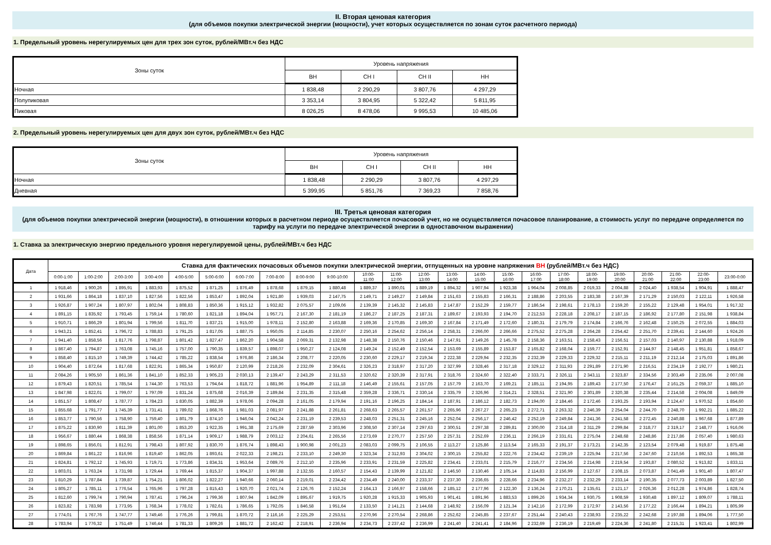II. Вторая ценовая категория
(для объемов покупки электрической энергии (мощности), учет которых осуществляется по зонам суток расчетного периода)
1. Предельный уровень нерегулируемых цен для трех зон суток, рублей/МВт.ч без НДС
| Зоны суток | Уровень напряжения | | | |
| --- | --- | --- | --- | --- |
| | ВН | СН I | СН II | НН |
| Ночная | 1 838,48 | 2 290,29 | 3 807,76 | 4 297,29 |
| Полупиковая | 3 353,14 | 3 804,95 | 5 322,42 | 5 811,95 |
| Пиковая | 8 026,25 | 8 478,06 | 9 995,53 | 10 485,06 |
2. Предельный уровень нерегулируемых цен для двух зон суток, рублей/МВт.ч без НДС
| Зоны суток | Уровень напряжения | | | |
| --- | --- | --- | --- | --- |
| | ВН | СН I | СН II | НН |
| Ночная | 1 838,48 | 2 290,29 | 3 807,76 | 4 297,29 |
| Дневная | 5 399,95 | 5 851,76 | 7 369,23 | 7 858,76 |
III. Третья ценовая категория
(для объемов покупки электрической энергии (мощности), в отношении которых в расчетном периоде осуществляется почасовой учет, но не осуществляется почасовое планирование, а стоимость услуг по передаче определяется по тарифу на услуги по передаче электрической энергии в одноставочном выражении)
1. Ставка за электрическую энергию предельного уровня нерегулируемой цены, рублей/МВт.ч без НДС
| Дата | Ставка для фактических почасовых объемов покупки электрической энергии, отпущенных на уровне напряжения ВН (рублей/МВт.ч без НДС) | | | | | | | | | | | | | | | | | | | | | | | |
| --- | --- | --- | --- | --- | --- | --- | --- | --- | --- | --- | --- | --- | --- | --- | --- | --- | --- | --- | --- | --- | --- | --- | --- | --- |
| | 0:00-1:00 | 1:00-2:00 | 2:00-3:00 | 3:00-4:00 | 4:00-5:00 | 5:00-6:00 | 6:00-7:00 | 7:00-8:00 | 8:00-9:00 | 9:00-10:00 | 10:00- 11:00 | 11:00- 12:00 | 12:00- 13:00 | 13:00- 14:00 | 14:00- 15:00 | 15:00- 16:00 | 16:00- 17:00 | 17:00- 18:00 | 18:00- 19:00 | 19:00- 20:00 | 20:00- 21:00 | 21:00- 22:00 | 22:00- 23:00 | 23:00-0:00 |
| 1 | 1 918,46 | 1 900,26 | 1 895,91 | 1 883,93 | 1 875,52 | 1 871,25 | 1 876,49 | 1 878,68 | 1 879,15 | 1 880,48 | 1 889,37 | 1 890,01 | 1 889,19 | 1 894,32 | 1 907,94 | 1 923,38 | 1 964,04 | 2 008,85 | 2 019,33 | 2 004,88 | 2 024,40 | 1 938,54 | 1 904,91 | 1 888,47 |
| 2 | 1 931,66 | 1 864,18 | 1 837,10 | 1 827,56 | 1 822,56 | 1 853,47 | 1 892,04 | 1 921,80 | 1 939,03 | 2 147,75 | 2 149,71 | 2 149,27 | 2 149,84 | 2 151,63 | 2 155,83 | 2 166,31 | 2 188,86 | 2 203,55 | 2 183,38 | 2 167,39 | 2 171,29 | 2 150,03 | 2 122,11 | 1 926,58 |
| 3 | 1 926,87 | 1 907,24 | 1 807,97 | 1 802,04 | 1 808,83 | 1 850,36 | 1 915,12 | 1 932,82 | 2 075,57 | 2 109,06 | 2 139,39 | 2 145,32 | 2 145,83 | 2 147,87 | 2 152,29 | 2 159,77 | 2 186,54 | 2 198,61 | 2 178,13 | 2 159,20 | 2 155,22 | 2 129,48 | 1 954,01 | 1 917,32 |
| 4 | 1 891,15 | 1 835,92 | 1 793,45 | 1 759,14 | 1 780,60 | 1 821,18 | 1 894,04 | 1 957,71 | 2 167,30 | 2 181,19 | 2 186,27 | 2 187,25 | 2 187,31 | 2 189,67 | 2 193,93 | 2 194,70 | 2 212,53 | 2 228,18 | 2 208,17 | 2 187,15 | 2 186,92 | 2 177,80 | 2 151,98 | 1 938,84 |
| 5 | 1 910,71 | 1 866,29 | 1 801,94 | 1 799,56 | 1 811,70 | 1 837,21 | 1 915,00 | 1 978,11 | 2 152,80 | 2 163,88 | 2 169,36 | 2 170,85 | 2 169,30 | 2 167,84 | 2 171,49 | 2 172,60 | 2 180,31 | 2 179,79 | 2 174,84 | 2 166,76 | 2 162,48 | 2 150,25 | 2 072,55 | 1 884,03 |
| 6 | 1 943,21 | 1 852,41 | 1 796,72 | 1 788,83 | 1 791,25 | 1 817,05 | 1 887,75 | 1 950,05 | 2 114,85 | 2 230,07 | 2 250,16 | 2 254,62 | 2 256,14 | 2 258,31 | 2 266,00 | 2 266,66 | 2 275,52 | 2 275,28 | 2 264,28 | 2 254,42 | 2 251,70 | 2 239,41 | 2 144,60 | 1 924,26 |
| 7 | 1 941,40 | 1 858,56 | 1 817,76 | 1 798,87 | 1 801,42 | 1 827,47 | 1 862,20 | 1 904,58 | 2 069,31 | 2 132,98 | 2 148,38 | 2 150,76 | 2 150,46 | 2 147,91 | 2 149,26 | 2 145,78 | 2 158,36 | 2 163,51 | 2 158,43 | 2 156,51 | 2 157,03 | 2 140,97 | 2 130,88 | 1 918,09 |
| 8 | 1 867,40 | 1 794,87 | 1 763,08 | 1 745,16 | 1 757,00 | 1 790,35 | 1 839,57 | 1 898,07 | 1 950,27 | 2 124,08 | 2 149,24 | 2 152,49 | 2 152,54 | 2 153,69 | 2 155,89 | 2 153,87 | 2 165,82 | 2 168,04 | 2 159,77 | 2 152,91 | 2 144,97 | 2 148,45 | 1 951,81 | 1 858,67 |
| 9 | 1 858,40 | 1 815,10 | 1 749,39 | 1 744,42 | 1 785,22 | 1 838,54 | 1 976,86 | 2 186,34 | 2 208,77 | 2 220,05 | 2 230,60 | 2 229,17 | 2 219,34 | 2 222,38 | 2 229,94 | 2 232,35 | 2 232,39 | 2 229,33 | 2 229,32 | 2 215,11 | 2 211,19 | 2 212,14 | 2 175,03 | 1 891,86 |
| 10 | 1 904,40 | 1 872,64 | 1 817,68 | 1 822,91 | 1 865,34 | 1 950,87 | 2 120,99 | 2 218,26 | 2 232,09 | 2 304,61 | 2 326,23 | 2 318,97 | 2 317,20 | 2 327,99 | 2 328,46 | 2 317,18 | 2 329,12 | 2 311,93 | 2 291,89 | 2 271,90 | 2 216,51 | 2 234,19 | 2 192,77 | 1 980,21 |
| 11 | 2 084,26 | 1 905,50 | 1 861,36 | 1 841,10 | 1 852,33 | 1 905,23 | 2 030,13 | 2 139,47 | 2 243,29 | 2 311,53 | 2 320,62 | 2 320,39 | 2 317,91 | 2 318,76 | 2 324,60 | 2 322,40 | 2 333,71 | 2 326,11 | 2 343,11 | 2 323,87 | 2 334,56 | 2 303,49 | 2 235,06 | 2 007,08 |
| 12 | 1 879,43 | 1 820,51 | 1 785,54 | 1 744,30 | 1 763,53 | 1 794,64 | 1 818,72 | 1 881,96 | 1 954,89 | 2 111,18 | 2 146,49 | 2 155,61 | 2 157,05 | 2 157,79 | 2 163,70 | 2 169,21 | 2 185,11 | 2 194,95 | 2 189,43 | 2 177,50 | 2 176,47 | 2 161,25 | 2 059,37 | 1 885,10 |
| 13 | 1 847,98 | 1 822,01 | 1 799,07 | 1 797,09 | 1 831,24 | 1 875,68 | 2 016,39 | 2 189,84 | 2 231,35 | 2 315,48 | 2 359,28 | 2 336,71 | 2 330,14 | 2 335,79 | 2 326,96 | 2 314,21 | 2 328,51 | 2 321,90 | 2 301,89 | 2 320,38 | 2 235,44 | 2 214,58 | 2 004,08 | 1 849,09 |
| 14 | 1 851,57 | 1 808,47 | 1 787,77 | 1 784,23 | 1 830,05 | 1 882,39 | 1 978,06 | 2 094,28 | 2 161,05 | 2 179,94 | 2 191,16 | 2 196,25 | 2 184,14 | 2 187,91 | 2 186,12 | 2 182,73 | 2 194,00 | 2 184,46 | 2 172,46 | 2 193,25 | 2 193,94 | 2 124,47 | 1 970,52 | 1 854,60 |
| 15 | 1 855,68 | 1 791,77 | 1 745,39 | 1 731,41 | 1 789,02 | 1 868,76 | 1 981,03 | 2 081,97 | 2 241,88 | 2 261,81 | 2 268,63 | 2 265,57 | 2 261,57 | 2 265,96 | 2 267,27 | 2 265,23 | 2 272,71 | 2 263,32 | 2 246,39 | 2 254,04 | 2 244,70 | 2 248,70 | 1 992,21 | 1 885,22 |
| 16 | 1 853,77 | 1 790,56 | 1 758,90 | 1 759,40 | 1 801,79 | 1 874,10 | 1 946,04 | 2 042,24 | 2 231,19 | 2 239,53 | 2 248,03 | 2 251,31 | 2 245,16 | 2 252,04 | 2 256,17 | 2 246,42 | 2 252,19 | 2 249,84 | 2 241,36 | 2 241,58 | 2 272,45 | 2 240,88 | 1 967,68 | 1 877,89 |
| 17 | 1 875,22 | 1 830,90 | 1 811,39 | 1 801,00 | 1 853,20 | 1 922,35 | 1 991,38 | 2 175,69 | 2 287,59 | 2 303,96 | 2 308,50 | 2 307,14 | 2 297,63 | 2 300,51 | 2 297,38 | 2 289,81 | 2 300,00 | 2 314,18 | 2 311,29 | 2 299,84 | 2 318,77 | 2 319,17 | 2 148,77 | 1 916,06 |
| 18 | 1 956,67 | 1 880,44 | 1 868,38 | 1 858,56 | 1 871,14 | 1 909,17 | 1 988,79 | 2 003,12 | 2 204,61 | 2 265,56 | 2 273,69 | 2 270,77 | 2 257,50 | 2 257,31 | 2 252,69 | 2 236,11 | 2 266,19 | 2 331,61 | 2 275,04 | 2 248,68 | 2 248,86 | 2 217,86 | 2 057,40 | 1 980,63 |
| 19 | 1 898,65 | 1 856,01 | 1 812,91 | 1 798,43 | 1 807,92 | 1 830,70 | 1 876,74 | 1 898,43 | 1 900,98 | 2 001,23 | 2 083,03 | 2 099,75 | 2 106,55 | 2 113,27 | 2 125,86 | 2 113,54 | 2 165,33 | 2 191,37 | 2 173,21 | 2 142,35 | 2 123,54 | 2 079,48 | 1 919,87 | 1 875,48 |
| 20 | 1 869,84 | 1 861,22 | 1 816,96 | 1 819,40 | 1 862,05 | 1 893,61 | 2 022,33 | 2 198,21 | 2 233,10 | 2 249,30 | 2 323,34 | 2 312,93 | 2 304,02 | 2 300,15 | 2 255,82 | 2 222,76 | 2 234,42 | 2 239,19 | 2 225,94 | 2 217,56 | 2 247,60 | 2 210,56 | 1 892,53 | 1 865,38 |
| 21 | 1 824,81 | 1 792,12 | 1 745,93 | 1 719,71 | 1 773,86 | 1 834,31 | 1 953,64 | 2 089,76 | 2 212,10 | 2 235,96 | 2 233,91 | 2 231,59 | 2 225,82 | 2 234,41 | 2 233,01 | 2 215,79 | 2 216,77 | 2 234,56 | 2 214,98 | 2 219,54 | 2 193,87 | 2 080,52 | 1 913,82 | 1 833,11 |
| 22 | 1 803,01 | 1 763,24 | 1 731,98 | 1 729,44 | 1 769,44 | 1 815,37 | 1 904,37 | 1 997,88 | 2 132,55 | 2 160,57 | 2 154,43 | 2 139,99 | 2 121,82 | 2 146,50 | 2 130,46 | 2 105,14 | 2 114,83 | 2 156,99 | 2 127,67 | 2 108,15 | 2 073,87 | 2 041,49 | 1 901,40 | 1 807,47 |
| 23 | 1 810,29 | 1 787,84 | 1 739,87 | 1 754,21 | 1 806,02 | 1 822,27 | 1 940,66 | 2 060,14 | 2 219,01 | 2 234,42 | 2 234,49 | 2 240,00 | 2 233,37 | 2 237,30 | 2 236,65 | 2 228,66 | 2 234,96 | 2 232,27 | 2 232,29 | 2 233,14 | 2 190,35 | 2 077,73 | 2 003,89 | 1 827,50 |
| 24 | 1 805,27 | 1 785,11 | 1 776,54 | 1 765,96 | 1 797,28 | 1 815,43 | 1 920,70 | 2 021,74 | 2 126,76 | 2 152,24 | 2 164,13 | 2 166,97 | 2 158,66 | 2 185,12 | 2 177,96 | 2 122,30 | 2 136,24 | 2 170,21 | 2 135,61 | 2 121,17 | 2 026,36 | 2 012,28 | 1 974,86 | 1 828,74 |
| 25 | 1 812,60 | 1 799,74 | 1 790,94 | 1 787,41 | 1 796,24 | 1 799,36 | 1 807,94 | 1 842,09 | 1 895,67 | 1 919,75 | 1 920,28 | 1 915,33 | 1 905,93 | 1 901,41 | 1 891,96 | 1 883,53 | 1 899,26 | 1 934,34 | 1 930,75 | 1 908,59 | 1 930,48 | 1 897,12 | 1 809,07 | 1 788,11 |
| 26 | 1 823,82 | 1 783,98 | 1 773,95 | 1 768,34 | 1 778,02 | 1 782,61 | 1 786,65 | 1 792,05 | 1 846,58 | 1 951,64 | 2 133,50 | 2 141,21 | 2 144,68 | 2 148,92 | 2 156,09 | 2 121,34 | 2 142,16 | 2 172,99 | 2 172,97 | 2 143,56 | 2 177,22 | 2 166,44 | 1 894,21 | 1 805,99 |
| 27 | 1 774,01 | 1 767,76 | 1 747,77 | 1 749,46 | 1 776,26 | 1 799,81 | 1 870,72 | 2 116,16 | 2 225,29 | 2 253,51 | 2 270,96 | 2 270,54 | 2 268,86 | 2 252,62 | 2 245,85 | 2 237,67 | 2 251,44 | 2 240,43 | 2 238,93 | 2 235,22 | 2 242,68 | 2 197,88 | 1 894,06 | 1 777,50 |
| 28 | 1 783,94 | 1 776,32 | 1 751,49 | 1 746,44 | 1 781,33 | 1 809,26 | 1 881,72 | 2 162,42 | 2 218,91 | 2 236,94 | 2 234,73 | 2 237,42 | 2 236,99 | 2 241,40 | 2 241,41 | 2 184,96 | 2 232,69 | 2 236,19 | 2 219,49 | 2 224,36 | 2 241,80 | 2 215,31 | 1 923,41 | 1 802,99 |